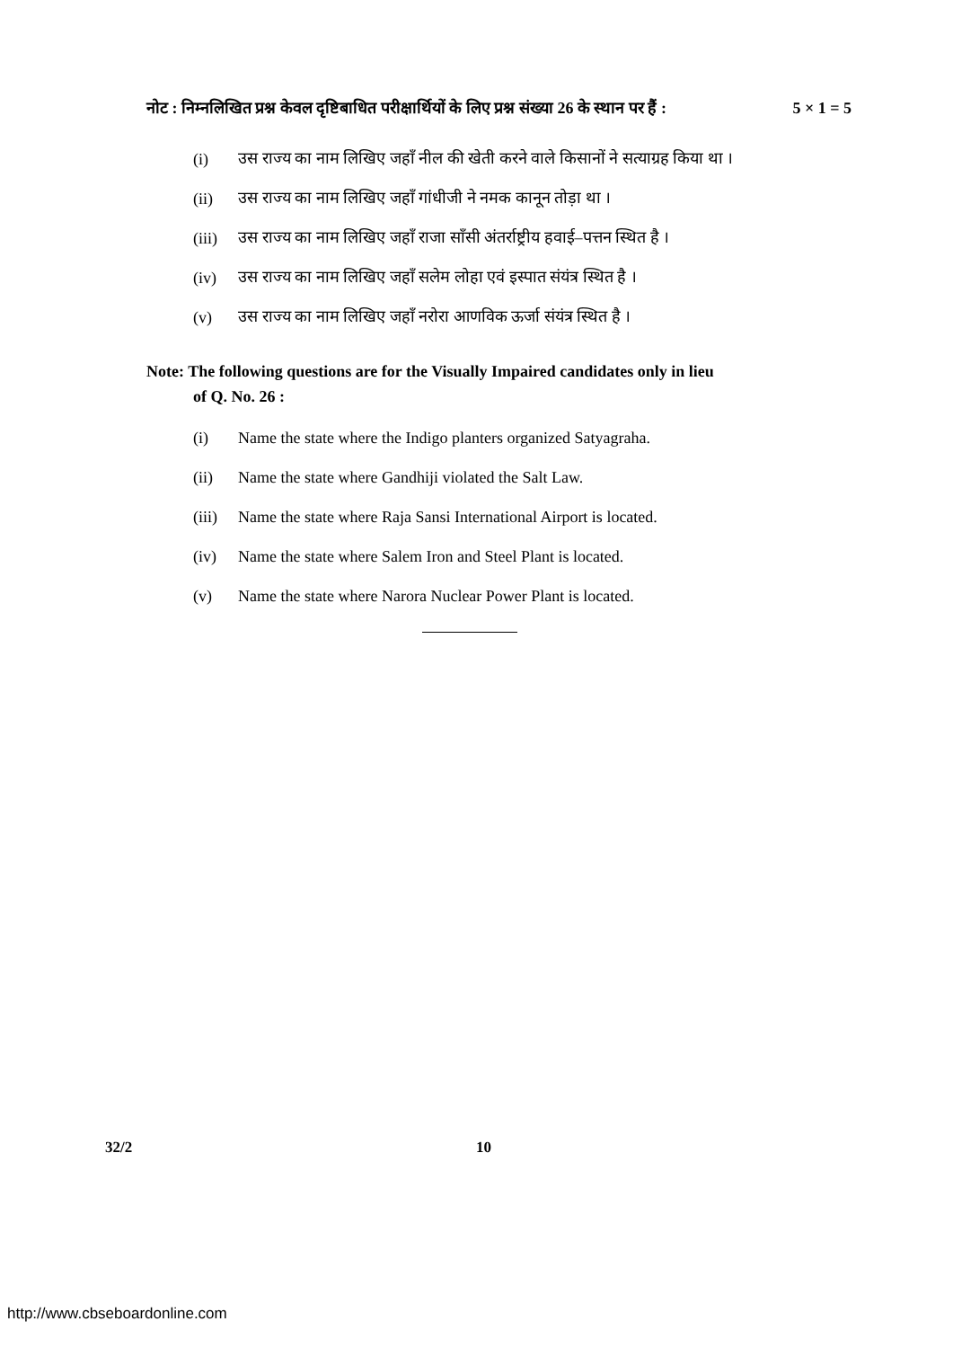नोट : निम्नलिखित प्रश्न केवल दृष्टिबाधित परीक्षार्थियों के लिए प्रश्न संख्या 26 के स्थान पर हैं : 5 × 1 = 5
(i) उस राज्य का नाम लिखिए जहाँ नील की खेती करने वाले किसानों ने सत्याग्रह किया था ।
(ii) उस राज्य का नाम लिखिए जहाँ गांधीजी ने नमक कानून तोड़ा था ।
(iii) उस राज्य का नाम लिखिए जहाँ राजा साँसी अंतर्राष्ट्रीय हवाई–पत्तन स्थित है ।
(iv) उस राज्य का नाम लिखिए जहाँ सलेम लोहा एवं इस्पात संयंत्र स्थित है ।
(v) उस राज्य का नाम लिखिए जहाँ नरोरा आणविक ऊर्जा संयंत्र स्थित है ।
Note: The following questions are for the Visually Impaired candidates only in lieu
of Q. No. 26 :
(i) Name the state where the Indigo planters organized Satyagraha.
(ii) Name the state where Gandhiji violated the Salt Law.
(iii) Name the state where Raja Sansi International Airport is located.
(iv) Name the state where Salem Iron and Steel Plant is located.
(v) Name the state where Narora Nuclear Power Plant is located.
32/2 10
http://www.cbseboardonline.com